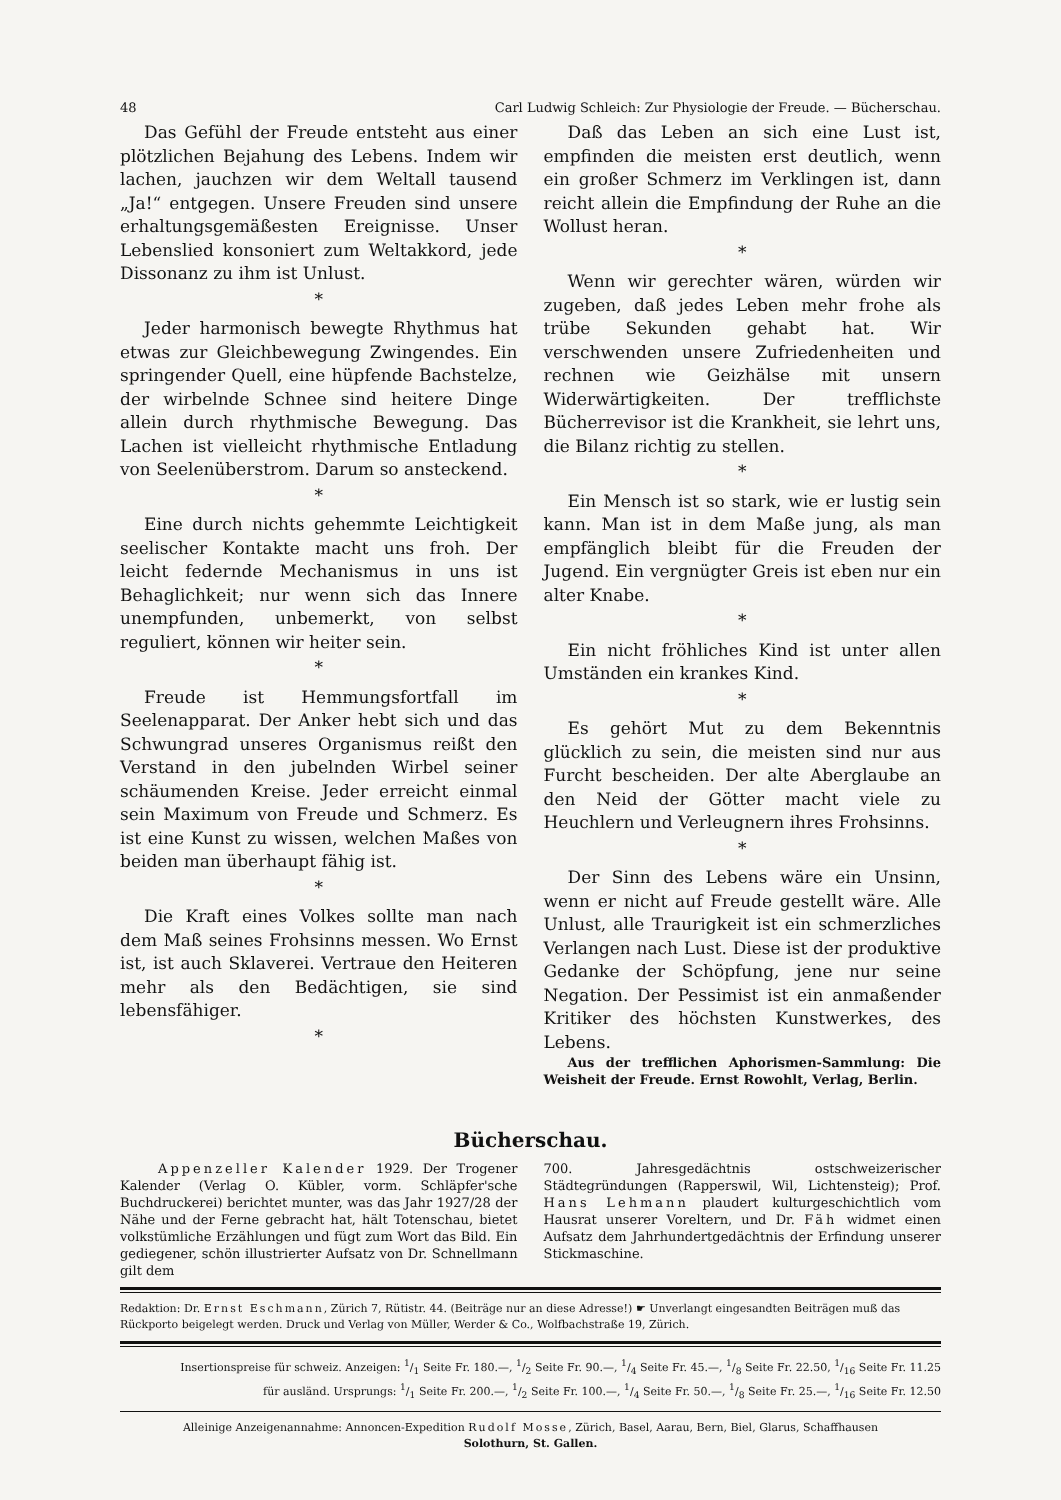48 Carl Ludwig Schleich: Zur Physiologie der Freude. — Bücherschau.
Das Gefühl der Freude entsteht aus einer plötzlichen Bejahung des Lebens. Indem wir lachen, jauchzen wir dem Weltall tausend „Ja!“ entgegen. Unsere Freuden sind unsere erhaltungsgemäßesten Ereignisse. Unser Lebenslied konsoniert zum Weltakkord, jede Dissonanz zu ihm ist Unlust.
*
Jeder harmonisch bewegte Rhythmus hat etwas zur Gleichbewegung Zwingendes. Ein springender Quell, eine hüpfende Bachstelze, der wirbelnde Schnee sind heitere Dinge allein durch rhythmische Bewegung. Das Lachen ist vielleicht rhythmische Entladung von Seelenüberstrom. Darum so ansteckend.
*
Eine durch nichts gehemmte Leichtigkeit seelischer Kontakte macht uns froh. Der leicht federnde Mechanismus in uns ist Behaglichkeit; nur wenn sich das Innere unempfunden, unbemerkt, von selbst reguliert, können wir heiter sein.
*
Freude ist Hemmungsfortfall im Seelenapparat. Der Anker hebt sich und das Schwungrad unseres Organismus reißt den Verstand in den jubelnden Wirbel seiner schäumenden Kreise. Jeder erreicht einmal sein Maximum von Freude und Schmerz. Es ist eine Kunst zu wissen, welchen Maßes von beiden man überhaupt fähig ist.
*
Die Kraft eines Volkes sollte man nach dem Maß seines Frohsinns messen. Wo Ernst ist, ist auch Sklaverei. Vertraue den Heiteren mehr als den Bedächtigen, sie sind lebensfähiger.
*
Daß das Leben an sich eine Lust ist, empfinden die meisten erst deutlich, wenn ein großer Schmerz im Verklingen ist, dann reicht allein die Empfindung der Ruhe an die Wollust heran.
*
Wenn wir gerechter wären, würden wir zugeben, daß jedes Leben mehr frohe als trübe Sekunden gehabt hat. Wir verschwenden unsere Zufriedenheiten und rechnen wie Geizhälse mit unsern Widerwärtigkeiten. Der trefflichste Bücherrevisor ist die Krankheit, sie lehrt uns, die Bilanz richtig zu stellen.
*
Ein Mensch ist so stark, wie er lustig sein kann. Man ist in dem Maße jung, als man empfänglich bleibt für die Freuden der Jugend. Ein vergnügter Greis ist eben nur ein alter Knabe.
*
Ein nicht fröhliches Kind ist unter allen Umständen ein krankes Kind.
*
Es gehört Mut zu dem Bekenntnis glücklich zu sein, die meisten sind nur aus Furcht bescheiden. Der alte Aberglaube an den Neid der Götter macht viele zu Heuchlern und Verleugnern ihres Frohsinns.
*
Der Sinn des Lebens wäre ein Unsinn, wenn er nicht auf Freude gestellt wäre. Alle Unlust, alle Traurigkeit ist ein schmerzliches Verlangen nach Lust. Diese ist der produktive Gedanke der Schöpfung, jene nur seine Negation. Der Pessimist ist ein anmaßender Kritiker des höchsten Kunstwerkes, des Lebens.
Aus der trefflichen Aphorismen-Sammlung: Die Weisheit der Freude. Ernst Rowohlt, Verlag, Berlin.
Bücherschau.
Appenzeller Kalender 1929. Der Trogener Kalender (Verlag O. Kübler, vorm. Schläpfer'sche Buchdruckerei) berichtet munter, was das Jahr 1927/28 der Nähe und der Ferne gebracht hat, hält Totenschau, bietet volkstümliche Erzählungen und fügt zum Wort das Bild. Ein gediegener, schön illustrierter Aufsatz von Dr. Schnellmann gilt dem
700. Jahresgedächtnis ostschweizerischer Städtegründungen (Rapperswil, Wil, Lichtensteig); Prof. Hans Lehmann plaudert kulturgeschichtlich vom Hausrat unserer Voreltern, und Dr. Fäh widmet einen Aufsatz dem Jahrhundertgedächtnis der Erfindung unserer Stickmaschine.
Redaktion: Dr. Ernst Eschmann, Zürich 7, Rütistr. 44. (Beiträge nur an diese Adresse!) ☛ Unverlangt eingesandten Beiträgen muß das Rückporto beigelegt werden. Druck und Verlag von Müller, Werder & Co., Wolfbachstraße 19, Zürich.
Insertionspreise für schweiz. Anzeigen: 1/1 Seite Fr. 180.—, 1/2 Seite Fr. 90.—, 1/4 Seite Fr. 45.—, 1/8 Seite Fr. 22.50, 1/16 Seite Fr. 11.25
für ausländ. Ursprungs: 1/1 Seite Fr. 200.—, 1/2 Seite Fr. 100.—, 1/4 Seite Fr. 50.—, 1/8 Seite Fr. 25.—, 1/16 Seite Fr. 12.50
Alleinige Anzeigenannahme: Annoncen-Expedition Rudolf Mosse, Zürich, Basel, Aarau, Bern, Biel, Glarus, Schaffhausen
Solothurn, St. Gallen.